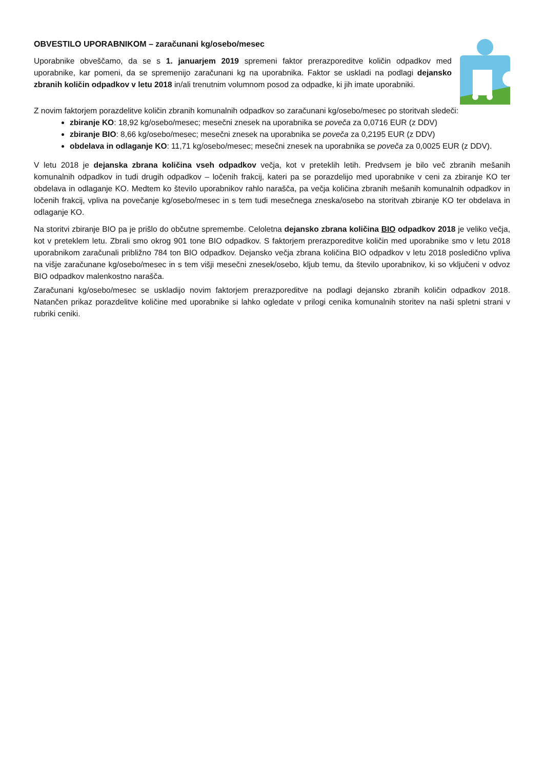OBVESTILO UPORABNIKOM – zaračunani kg/osebo/mesec
Uporabnike obveščamo, da se s 1. januarjem 2019 spremeni faktor prerazporeditve količin odpadkov med uporabnike, kar pomeni, da se spremenijo zaračunani kg na uporabnika. Faktor se uskladi na podlagi dejansko zbranih količin odpadkov v letu 2018 in/ali trenutnim volumnom posod za odpadke, ki jih imate uporabniki.
Z novim faktorjem porazdelitve količin zbranih komunalnih odpadkov so zaračunani kg/osebo/mesec po storitvah sledeči:
zbiranje KO: 18,92 kg/osebo/mesec; mesečni znesek na uporabnika se poveča za 0,0716 EUR (z DDV)
zbiranje BIO: 8,66 kg/osebo/mesec; mesečni znesek na uporabnika se poveča za 0,2195 EUR (z DDV)
obdelava in odlaganje KO: 11,71 kg/osebo/mesec; mesečni znesek na uporabnika se poveča za 0,0025 EUR (z DDV).
V letu 2018 je dejanska zbrana količina vseh odpadkov večja, kot v preteklih letih. Predvsem je bilo več zbranih mešanih komunalnih odpadkov in tudi drugih odpadkov – ločenih frakcij, kateri pa se porazdelijo med uporabnike v ceni za zbiranje KO ter obdelava in odlaganje KO. Medtem ko število uporabnikov rahlo narašča, pa večja količina zbranih mešanih komunalnih odpadkov in ločenih frakcij, vpliva na povečanje kg/osebo/mesec in s tem tudi mesečnega zneska/osebo na storitvah zbiranje KO ter obdelava in odlaganje KO.
Na storitvi zbiranje BIO pa je prišlo do občutne spremembe. Celoletna dejansko zbrana količina BIO odpadkov 2018 je veliko večja, kot v preteklem letu. Zbrali smo okrog 901 tone BIO odpadkov. S faktorjem prerazporeditve količin med uporabnike smo v letu 2018 uporabnikom zaračunali približno 784 ton BIO odpadkov. Dejansko večja zbrana količina BIO odpadkov v letu 2018 posledično vpliva na višje zaračunane kg/osebo/mesec in s tem višji mesečni znesek/osebo, kljub temu, da število uporabnikov, ki so vključeni v odvoz BIO odpadkov malenkostno narašča.
Zaračunani kg/osebo/mesec se uskladijo novim faktorjem prerazporeditve na podlagi dejansko zbranih količin odpadkov 2018. Natančen prikaz porazdelitve količine med uporabnike si lahko ogledate v prilogi cenika komunalnih storitev na naši spletni strani v rubriki ceniki.